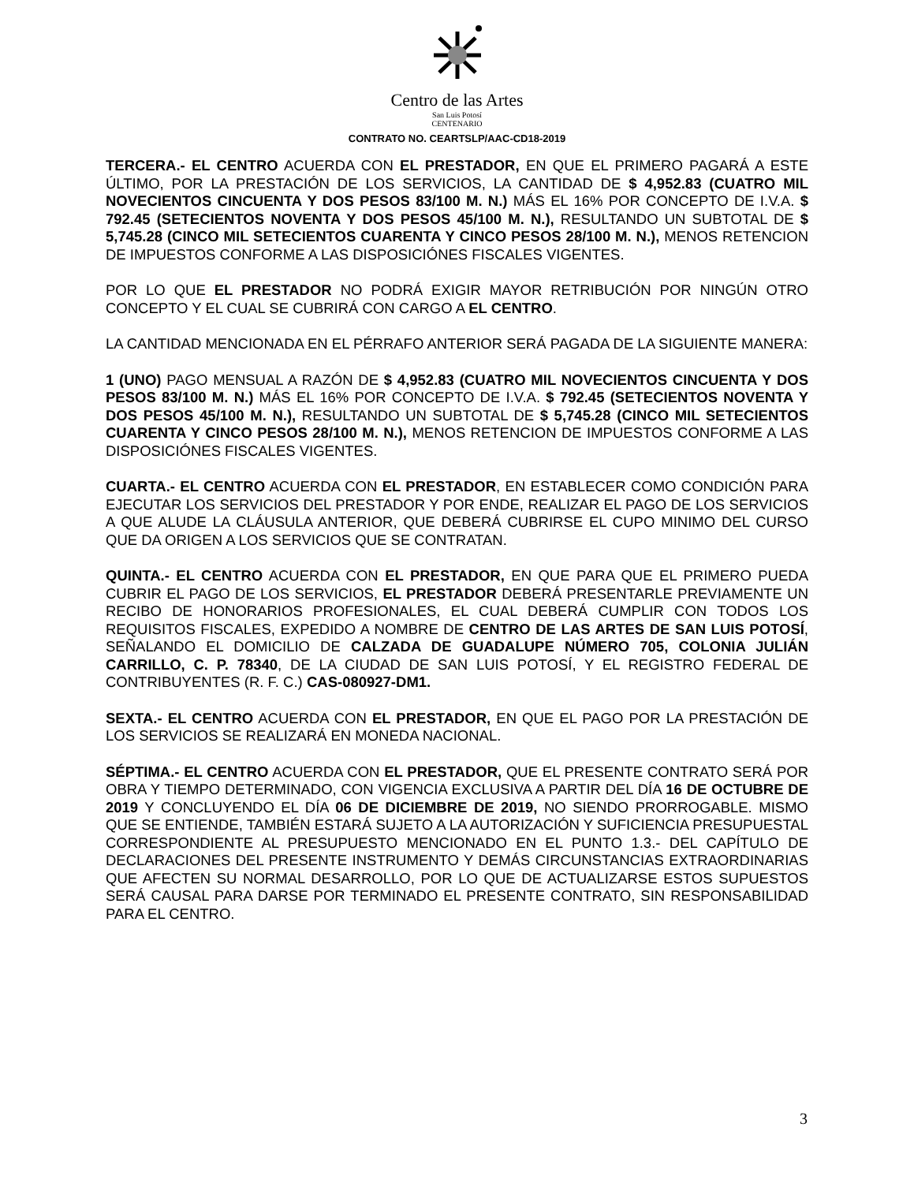Centro de las Artes
San Luis Potosí
CENTENARIO
CONTRATO NO. CEARTSLP/AAC-CD18-2019
TERCERA.- EL CENTRO ACUERDA CON EL PRESTADOR, EN QUE EL PRIMERO PAGARÁ A ESTE ÚLTIMO, POR LA PRESTACIÓN DE LOS SERVICIOS, LA CANTIDAD DE $ 4,952.83 (CUATRO MIL NOVECIENTOS CINCUENTA Y DOS PESOS 83/100 M. N.) MÁS EL 16% POR CONCEPTO DE I.V.A. $ 792.45 (SETECIENTOS NOVENTA Y DOS PESOS 45/100 M. N.), RESULTANDO UN SUBTOTAL DE $ 5,745.28 (CINCO MIL SETECIENTOS CUARENTA Y CINCO PESOS 28/100 M. N.), MENOS RETENCION DE IMPUESTOS CONFORME A LAS DISPOSICIÓNES FISCALES VIGENTES.
POR LO QUE EL PRESTADOR NO PODRÁ EXIGIR MAYOR RETRIBUCIÓN POR NINGÚN OTRO CONCEPTO Y EL CUAL SE CUBRIRÁ CON CARGO A EL CENTRO.
LA CANTIDAD MENCIONADA EN EL PÉRRAFO ANTERIOR SERÁ PAGADA DE LA SIGUIENTE MANERA:
1 (UNO) PAGO MENSUAL A RAZÓN DE $ 4,952.83 (CUATRO MIL NOVECIENTOS CINCUENTA Y DOS PESOS 83/100 M. N.) MÁS EL 16% POR CONCEPTO DE I.V.A. $ 792.45 (SETECIENTOS NOVENTA Y DOS PESOS 45/100 M. N.), RESULTANDO UN SUBTOTAL DE $ 5,745.28 (CINCO MIL SETECIENTOS CUARENTA Y CINCO PESOS 28/100 M. N.), MENOS RETENCION DE IMPUESTOS CONFORME A LAS DISPOSICIÓNES FISCALES VIGENTES.
CUARTA.- EL CENTRO ACUERDA CON EL PRESTADOR, EN ESTABLECER COMO CONDICIÓN PARA EJECUTAR LOS SERVICIOS DEL PRESTADOR Y POR ENDE, REALIZAR EL PAGO DE LOS SERVICIOS A QUE ALUDE LA CLÁUSULA ANTERIOR, QUE DEBERÁ CUBRIRSE EL CUPO MINIMO DEL CURSO QUE DA ORIGEN A LOS SERVICIOS QUE SE CONTRATAN.
QUINTA.- EL CENTRO ACUERDA CON EL PRESTADOR, EN QUE PARA QUE EL PRIMERO PUEDA CUBRIR EL PAGO DE LOS SERVICIOS, EL PRESTADOR DEBERÁ PRESENTARLE PREVIAMENTE UN RECIBO DE HONORARIOS PROFESIONALES, EL CUAL DEBERÁ CUMPLIR CON TODOS LOS REQUISITOS FISCALES, EXPEDIDO A NOMBRE DE CENTRO DE LAS ARTES DE SAN LUIS POTOSÍ, SEÑALANDO EL DOMICILIO DE CALZADA DE GUADALUPE NÚMERO 705, COLONIA JULIÁN CARRILLO, C. P. 78340, DE LA CIUDAD DE SAN LUIS POTOSÍ, Y EL REGISTRO FEDERAL DE CONTRIBUYENTES (R. F. C.) CAS-080927-DM1.
SEXTA.- EL CENTRO ACUERDA CON EL PRESTADOR, EN QUE EL PAGO POR LA PRESTACIÓN DE LOS SERVICIOS SE REALIZARÁ EN MONEDA NACIONAL.
SÉPTIMA.- EL CENTRO ACUERDA CON EL PRESTADOR, QUE EL PRESENTE CONTRATO SERÁ POR OBRA Y TIEMPO DETERMINADO, CON VIGENCIA EXCLUSIVA A PARTIR DEL DÍA 16 DE OCTUBRE DE 2019 Y CONCLUYENDO EL DÍA 06 DE DICIEMBRE DE 2019, NO SIENDO PRORROGABLE. MISMO QUE SE ENTIENDE, TAMBIÉN ESTARÁ SUJETO A LA AUTORIZACIÓN Y SUFICIENCIA PRESUPUESTAL CORRESPONDIENTE AL PRESUPUESTO MENCIONADO EN EL PUNTO 1.3.- DEL CAPÍTULO DE DECLARACIONES DEL PRESENTE INSTRUMENTO Y DEMÁS CIRCUNSTANCIAS EXTRAORDINARIAS QUE AFECTEN SU NORMAL DESARROLLO, POR LO QUE DE ACTUALIZARSE ESTOS SUPUESTOS SERÁ CAUSAL PARA DARSE POR TERMINADO EL PRESENTE CONTRATO, SIN RESPONSABILIDAD PARA EL CENTRO.
3